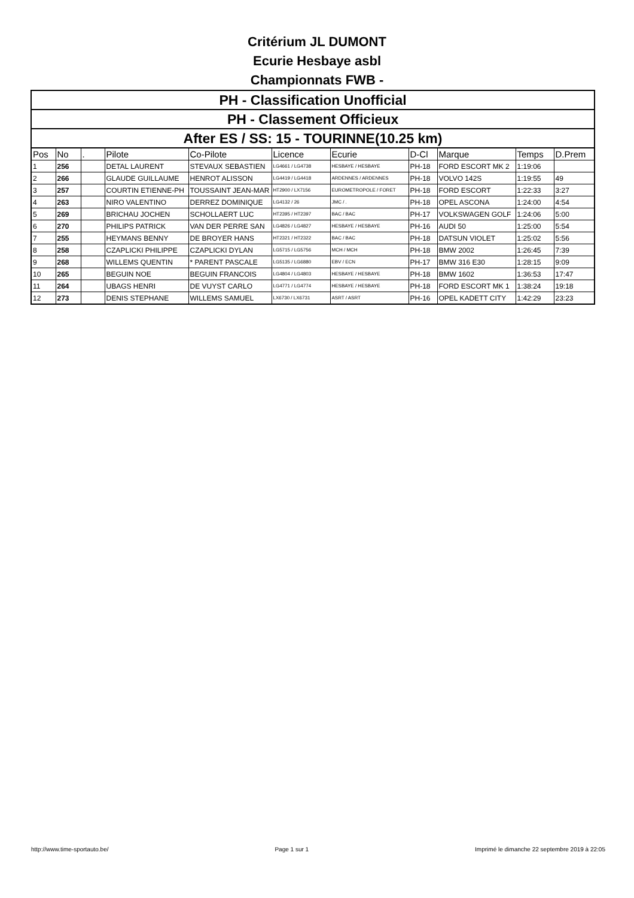Critérium JL DUMONT
Ecurie Hesbaye asbl
Championnats FWB -
| PH - Classification Unofficial | | | | | | | | | | |
| PH - Classement Officieux | | | | | | | | | | |
| After ES / SS: 15 - TOURINNE(10.25 km) | | | | | | | | | | |
| Pos | No | . | Pilote | Co-Pilote | Licence | Ecurie | D-Cl | Marque | Temps | D.Prem |
| 1 | 256 | | DETAL LAURENT | STEVAUX SEBASTIEN | LG4661 / LG4738 | HESBAYE / HESBAYE | PH-18 | FORD ESCORT MK 2 | 1:19:06 | |
| 2 | 266 | | GLAUDE GUILLAUME | HENROT ALISSON | LG4419 / LG4418 | ARDENNES / ARDENNES | PH-18 | VOLVO 142S | 1:19:55 | 49 |
| 3 | 257 | | COURTIN ETIENNE-PH | TOUSSAINT JEAN-MAR | HT2900 / LX7156 | EUROMETROPOLE / FORET | PH-18 | FORD ESCORT | 1:22:33 | 3:27 |
| 4 | 263 | | NIRO VALENTINO | DERREZ DOMINIQUE | LG4132 / 26 | JMC / . | PH-18 | OPEL ASCONA | 1:24:00 | 4:54 |
| 5 | 269 | | BRICHAU JOCHEN | SCHOLLAERT LUC | HT2395 / HT2397 | BAC / BAC | PH-17 | VOLKSWAGEN GOLF | 1:24:06 | 5:00 |
| 6 | 270 | | PHILIPS PATRICK | VAN DER PERRE SAN | LG4826 / LG4827 | HESBAYE / HESBAYE | PH-16 | AUDI 50 | 1:25:00 | 5:54 |
| 7 | 255 | | HEYMANS BENNY | DE BROYER HANS | HT2321 / HT2322 | BAC / BAC | PH-18 | DATSUN VIOLET | 1:25:02 | 5:56 |
| 8 | 258 | | CZAPLICKI PHILIPPE | CZAPLICKI DYLAN | LG5715 / LG5756 | MCH / MCH | PH-18 | BMW 2002 | 1:26:45 | 7:39 |
| 9 | 268 | | WILLEMS QUENTIN | * PARENT PASCALE | LG5135 / LG6880 | EBV / ECN | PH-17 | BMW 316 E30 | 1:28:15 | 9:09 |
| 10 | 265 | | BEGUIN NOE | BEGUIN FRANCOIS | LG4804 / LG4803 | HESBAYE / HESBAYE | PH-18 | BMW 1602 | 1:36:53 | 17:47 |
| 11 | 264 | | UBAGS HENRI | DE VUYST CARLO | LG4771 / LG4774 | HESBAYE / HESBAYE | PH-18 | FORD ESCORT MK 1 | 1:38:24 | 19:18 |
| 12 | 273 | | DENIS STEPHANE | WILLEMS SAMUEL | LX6730 / LX6731 | ASRT / ASRT | PH-16 | OPEL KADETT CITY | 1:42:29 | 23:23 |
http://www.time-sportauto.be/ Page 1 sur 1 Imprimé le dimanche 22 septembre 2019 à 22:05